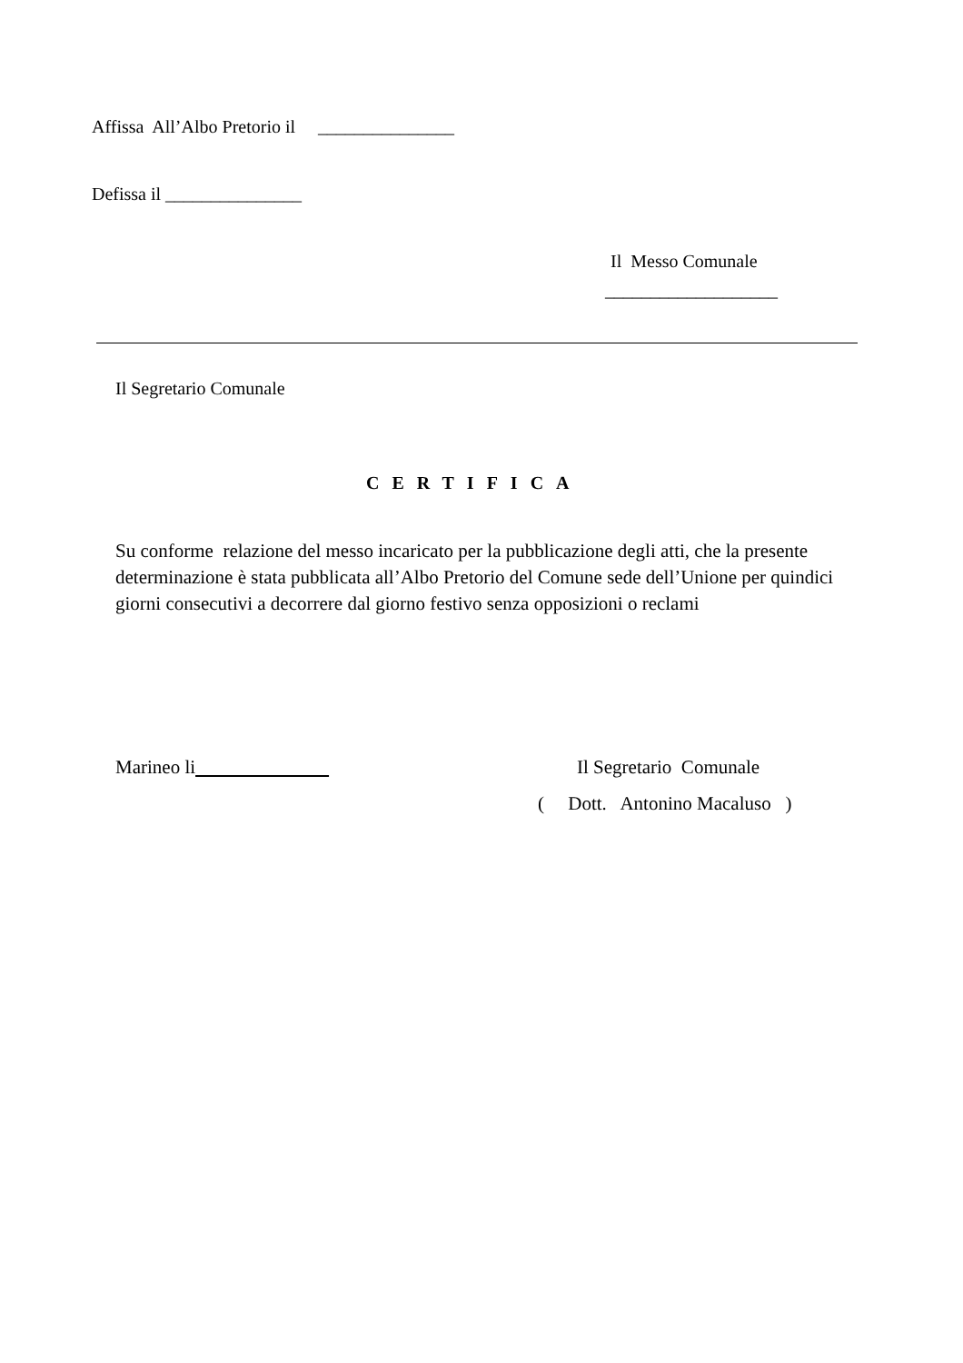Affissa All’Albo Pretorio il _______________
Defissa il _______________
Il Messo Comunale
___________________
Il Segretario Comunale
CERTIFICA
Su conforme relazione del messo incaricato per la pubblicazione degli atti, che la presente determinazione è stata pubblicata all’Albo Pretorio del Comune sede dell’Unione per quindici giorni consecutivi a decorrere dal giorno festivo senza opposizioni o reclami
Marineo li Il Segretario Comunale
( Dott. Antonino Macaluso )